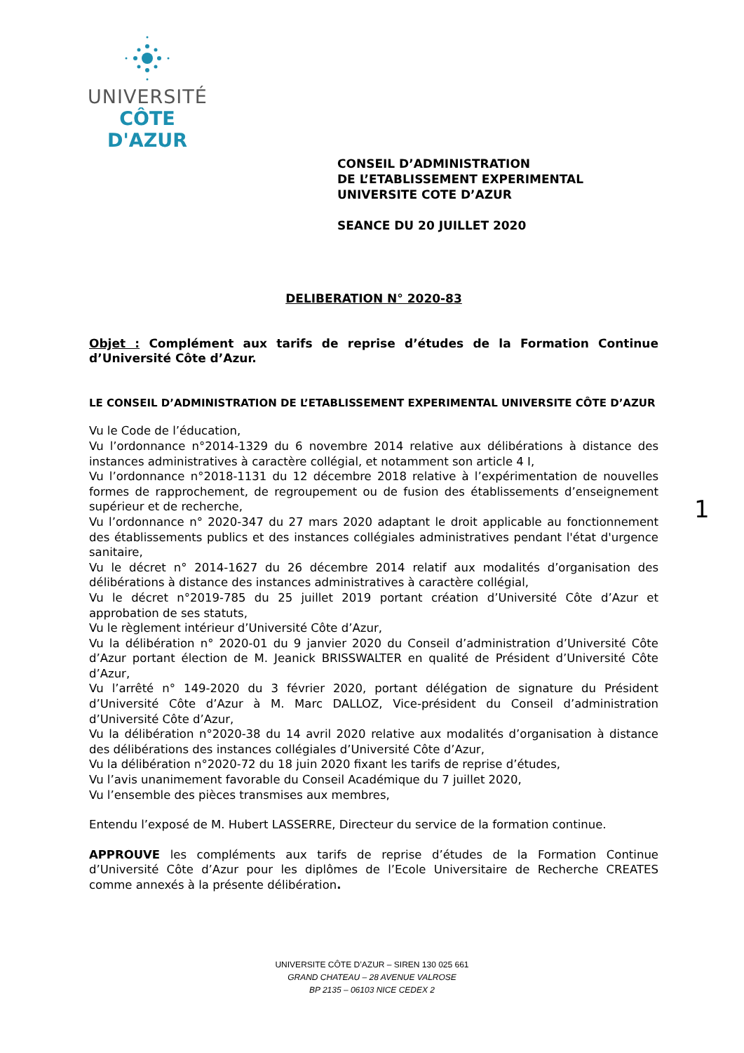UNIVERSITÉ
CÔTE D'AZUR
CONSEIL D’ADMINISTRATION
DE L’ETABLISSEMENT EXPERIMENTAL
UNIVERSITE COTE D’AZUR
SEANCE DU 20 JUILLET 2020
DELIBERATION N° 2020-83
Objet : Complément aux tarifs de reprise d’études de la Formation Continue d’Université Côte d’Azur.
LE CONSEIL D’ADMINISTRATION DE L’ETABLISSEMENT EXPERIMENTAL UNIVERSITE CÔTE D’AZUR
Vu le Code de l’éducation,
Vu l’ordonnance n°2014-1329 du 6 novembre 2014 relative aux délibérations à distance des instances administratives à caractère collégial, et notamment son article 4 I,
Vu l’ordonnance n°2018-1131 du 12 décembre 2018 relative à l’expérimentation de nouvelles formes de rapprochement, de regroupement ou de fusion des établissements d’enseignement supérieur et de recherche,
Vu l’ordonnance n° 2020-347 du 27 mars 2020 adaptant le droit applicable au fonctionnement des établissements publics et des instances collégiales administratives pendant l'état d'urgence sanitaire,
Vu le décret n° 2014-1627 du 26 décembre 2014 relatif aux modalités d’organisation des délibérations à distance des instances administratives à caractère collégial,
Vu le décret n°2019-785 du 25 juillet 2019 portant création d’Université Côte d’Azur et approbation de ses statuts,
Vu le règlement intérieur d’Université Côte d’Azur,
Vu la délibération n° 2020-01 du 9 janvier 2020 du Conseil d’administration d’Université Côte d’Azur portant élection de M. Jeanick BRISSWALTER en qualité de Président d’Université Côte d’Azur,
Vu l’arrêté n° 149-2020 du 3 février 2020, portant délégation de signature du Président d’Université Côte d’Azur à M. Marc DALLOZ, Vice-président du Conseil d’administration d’Université Côte d’Azur,
Vu la délibération n°2020-38 du 14 avril 2020 relative aux modalités d’organisation à distance des délibérations des instances collégiales d’Université Côte d’Azur,
Vu la délibération n°2020-72 du 18 juin 2020 fixant les tarifs de reprise d’études,
Vu l’avis unanimement favorable du Conseil Académique du 7 juillet 2020,
Vu l’ensemble des pièces transmises aux membres,
Entendu l’exposé de M. Hubert LASSERRE, Directeur du service de la formation continue.
APPROUVE les compléments aux tarifs de reprise d’études de la Formation Continue d’Université Côte d’Azur pour les diplômes de l’Ecole Universitaire de Recherche CREATES comme annexés à la présente délibération.
1
UNIVERSITE CÔTE D’AZUR – SIREN 130 025 661
GRAND CHATEAU – 28 AVENUE VALROSE
BP 2135 – 06103 NICE CEDEX 2